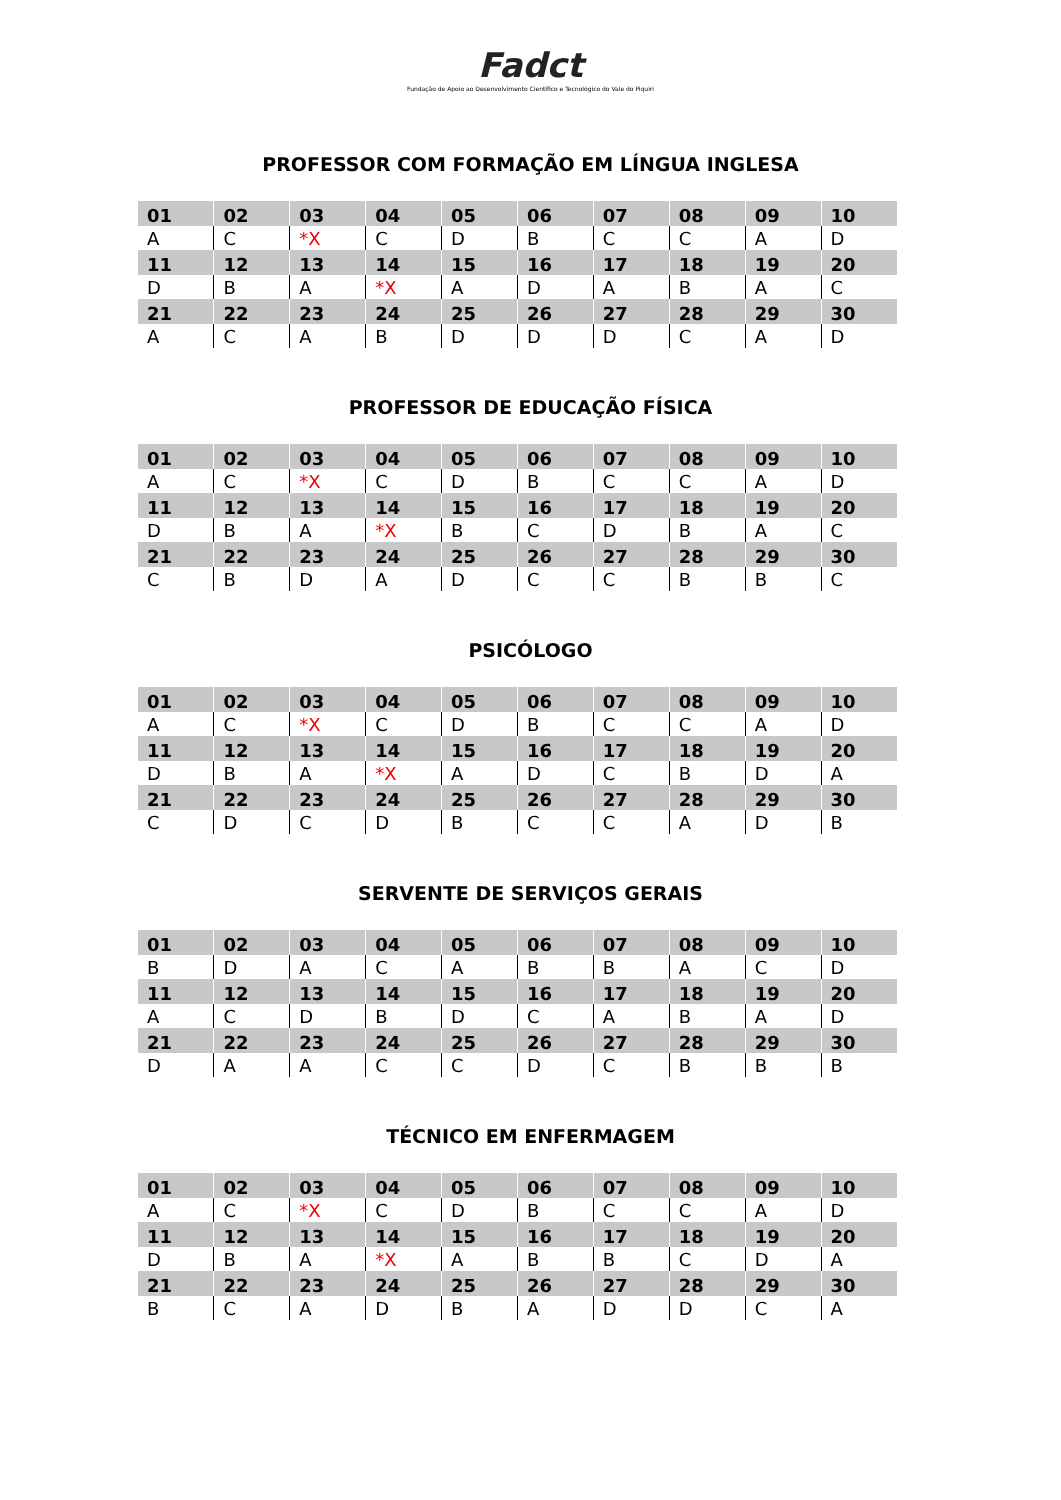Fadct
Fundação de Apoio ao Desenvolvimento Científico e Tecnológico do Vale do Piquiri
PROFESSOR COM FORMAÇÃO EM LÍNGUA INGLESA
| 01 | 02 | 03 | 04 | 05 | 06 | 07 | 08 | 09 | 10 |
| A | C | *X | C | D | B | C | C | A | D |
| 11 | 12 | 13 | 14 | 15 | 16 | 17 | 18 | 19 | 20 |
| D | B | A | *X | A | D | A | B | A | C |
| 21 | 22 | 23 | 24 | 25 | 26 | 27 | 28 | 29 | 30 |
| A | C | A | B | D | D | D | C | A | D |
PROFESSOR DE EDUCAÇÃO FÍSICA
| 01 | 02 | 03 | 04 | 05 | 06 | 07 | 08 | 09 | 10 |
| A | C | *X | C | D | B | C | C | A | D |
| 11 | 12 | 13 | 14 | 15 | 16 | 17 | 18 | 19 | 20 |
| D | B | A | *X | B | C | D | B | A | C |
| 21 | 22 | 23 | 24 | 25 | 26 | 27 | 28 | 29 | 30 |
| C | B | D | A | D | C | C | B | B | C |
PSICÓLOGO
| 01 | 02 | 03 | 04 | 05 | 06 | 07 | 08 | 09 | 10 |
| A | C | *X | C | D | B | C | C | A | D |
| 11 | 12 | 13 | 14 | 15 | 16 | 17 | 18 | 19 | 20 |
| D | B | A | *X | A | D | C | B | D | A |
| 21 | 22 | 23 | 24 | 25 | 26 | 27 | 28 | 29 | 30 |
| C | D | C | D | B | C | C | A | D | B |
SERVENTE DE SERVIÇOS GERAIS
| 01 | 02 | 03 | 04 | 05 | 06 | 07 | 08 | 09 | 10 |
| B | D | A | C | A | B | B | A | C | D |
| 11 | 12 | 13 | 14 | 15 | 16 | 17 | 18 | 19 | 20 |
| A | C | D | B | D | C | A | B | A | D |
| 21 | 22 | 23 | 24 | 25 | 26 | 27 | 28 | 29 | 30 |
| D | A | A | C | C | D | C | B | B | B |
TÉCNICO EM ENFERMAGEM
| 01 | 02 | 03 | 04 | 05 | 06 | 07 | 08 | 09 | 10 |
| A | C | *X | C | D | B | C | C | A | D |
| 11 | 12 | 13 | 14 | 15 | 16 | 17 | 18 | 19 | 20 |
| D | B | A | *X | A | B | B | C | D | A |
| 21 | 22 | 23 | 24 | 25 | 26 | 27 | 28 | 29 | 30 |
| B | C | A | D | B | A | D | D | C | A |